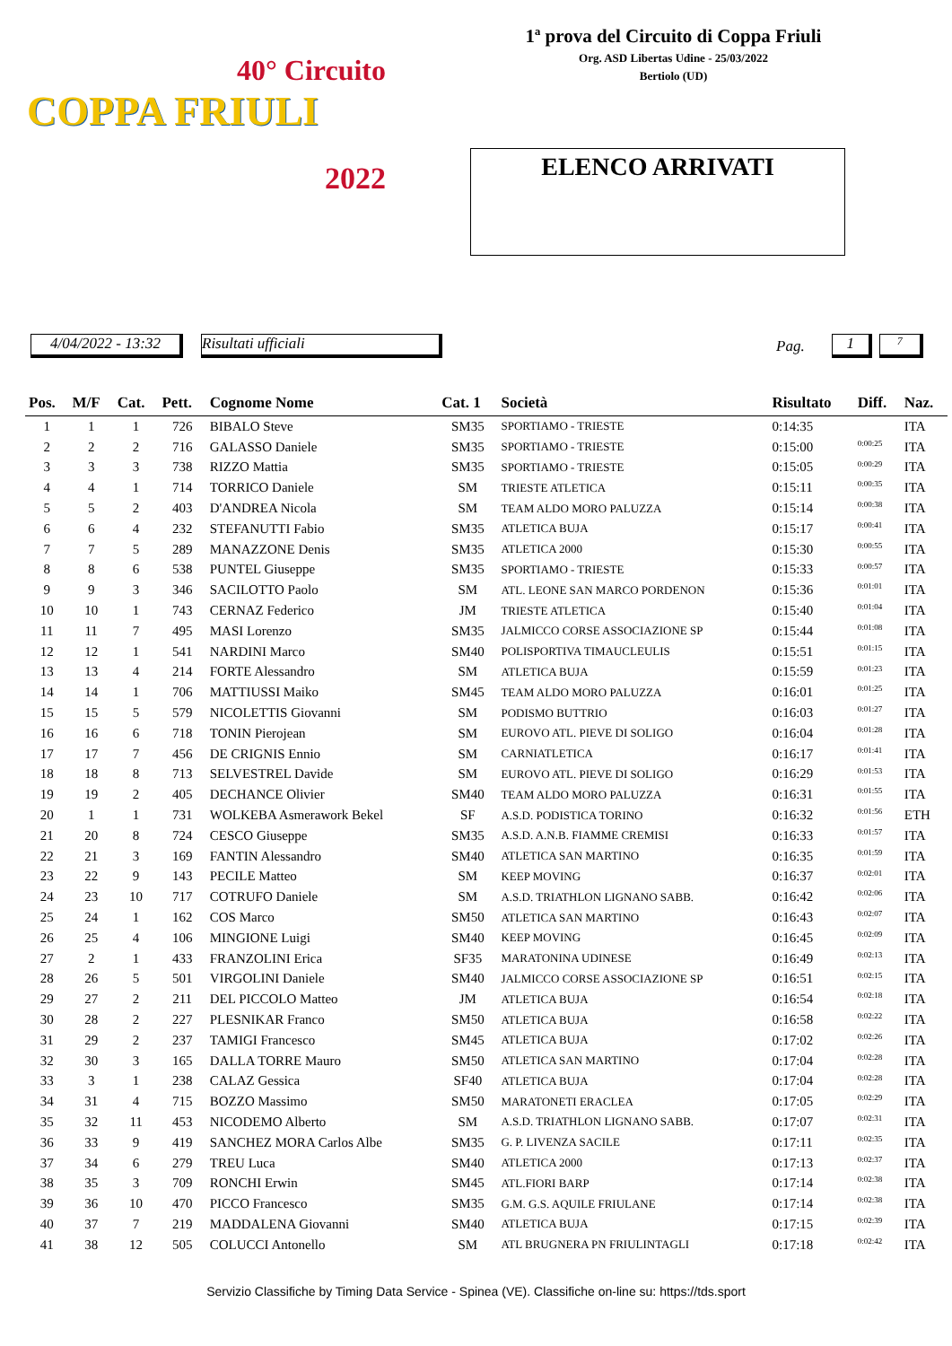40° Circuito
COPPA FRIULI
2022
1ª prova del Circuito di Coppa Friuli
Org. ASD Libertas Udine - 25/03/2022
Bertiolo (UD)
ELENCO ARRIVATI
4/04/2022 - 13:32 Risultati ufficiali Pag. 1 7
| Pos. | M/F | Cat. | Pett. | Cognome Nome | Cat. 1 | Società | Risultato | Diff. | Naz. |
| --- | --- | --- | --- | --- | --- | --- | --- | --- | --- |
| 1 | 1 | 1 | 726 | BIBALO Steve | SM35 | SPORTIAMO - TRIESTE | 0:14:35 | | ITA |
| 2 | 2 | 2 | 716 | GALASSO Daniele | SM35 | SPORTIAMO - TRIESTE | 0:15:00 | 0:00:25 | ITA |
| 3 | 3 | 3 | 738 | RIZZO Mattia | SM35 | SPORTIAMO - TRIESTE | 0:15:05 | 0:00:29 | ITA |
| 4 | 4 | 1 | 714 | TORRICO Daniele | SM | TRIESTE ATLETICA | 0:15:11 | 0:00:35 | ITA |
| 5 | 5 | 2 | 403 | D'ANDREA Nicola | SM | TEAM ALDO MORO PALUZZA | 0:15:14 | 0:00:38 | ITA |
| 6 | 6 | 4 | 232 | STEFANUTTI Fabio | SM35 | ATLETICA BUJA | 0:15:17 | 0:00:41 | ITA |
| 7 | 7 | 5 | 289 | MANAZZONE Denis | SM35 | ATLETICA 2000 | 0:15:30 | 0:00:55 | ITA |
| 8 | 8 | 6 | 538 | PUNTEL Giuseppe | SM35 | SPORTIAMO - TRIESTE | 0:15:33 | 0:00:57 | ITA |
| 9 | 9 | 3 | 346 | SACILOTTO Paolo | SM | ATL. LEONE SAN MARCO PORDENON | 0:15:36 | 0:01:01 | ITA |
| 10 | 10 | 1 | 743 | CERNAZ Federico | JM | TRIESTE ATLETICA | 0:15:40 | 0:01:04 | ITA |
| 11 | 11 | 7 | 495 | MASI Lorenzo | SM35 | JALMICCO CORSE ASSOCIAZIONE SP | 0:15:44 | 0:01:08 | ITA |
| 12 | 12 | 1 | 541 | NARDINI Marco | SM40 | POLISPORTIVA TIMAUCLEULIS | 0:15:51 | 0:01:15 | ITA |
| 13 | 13 | 4 | 214 | FORTE Alessandro | SM | ATLETICA BUJA | 0:15:59 | 0:01:23 | ITA |
| 14 | 14 | 1 | 706 | MATTIUSSI Maiko | SM45 | TEAM ALDO MORO PALUZZA | 0:16:01 | 0:01:25 | ITA |
| 15 | 15 | 5 | 579 | NICOLETTIS Giovanni | SM | PODISMO BUTTRIO | 0:16:03 | 0:01:27 | ITA |
| 16 | 16 | 6 | 718 | TONIN Pierojean | SM | EUROVO ATL. PIEVE DI SOLIGO | 0:16:04 | 0:01:28 | ITA |
| 17 | 17 | 7 | 456 | DE CRIGNIS Ennio | SM | CARNIATLETICA | 0:16:17 | 0:01:41 | ITA |
| 18 | 18 | 8 | 713 | SELVESTREL Davide | SM | EUROVO ATL. PIEVE DI SOLIGO | 0:16:29 | 0:01:53 | ITA |
| 19 | 19 | 2 | 405 | DECHANCE Olivier | SM40 | TEAM ALDO MORO PALUZZA | 0:16:31 | 0:01:55 | ITA |
| 20 | 1 | 1 | 731 | WOLKEBA Asmerawork Bekel | SF | A.S.D. PODISTICA TORINO | 0:16:32 | 0:01:56 | ETH |
| 21 | 20 | 8 | 724 | CESCO Giuseppe | SM35 | A.S.D. A.N.B. FIAMME CREMISI | 0:16:33 | 0:01:57 | ITA |
| 22 | 21 | 3 | 169 | FANTIN Alessandro | SM40 | ATLETICA SAN MARTINO | 0:16:35 | 0:01:59 | ITA |
| 23 | 22 | 9 | 143 | PECILE Matteo | SM | KEEP MOVING | 0:16:37 | 0:02:01 | ITA |
| 24 | 23 | 10 | 717 | COTRUFO Daniele | SM | A.S.D. TRIATHLON LIGNANO SABB. | 0:16:42 | 0:02:06 | ITA |
| 25 | 24 | 1 | 162 | COS Marco | SM50 | ATLETICA SAN MARTINO | 0:16:43 | 0:02:07 | ITA |
| 26 | 25 | 4 | 106 | MINGIONE Luigi | SM40 | KEEP MOVING | 0:16:45 | 0:02:09 | ITA |
| 27 | 2 | 1 | 433 | FRANZOLINI Erica | SF35 | MARATONINA UDINESE | 0:16:49 | 0:02:13 | ITA |
| 28 | 26 | 5 | 501 | VIRGOLINI Daniele | SM40 | JALMICCO CORSE ASSOCIAZIONE SP | 0:16:51 | 0:02:15 | ITA |
| 29 | 27 | 2 | 211 | DEL PICCOLO Matteo | JM | ATLETICA BUJA | 0:16:54 | 0:02:18 | ITA |
| 30 | 28 | 2 | 227 | PLESNIKAR Franco | SM50 | ATLETICA BUJA | 0:16:58 | 0:02:22 | ITA |
| 31 | 29 | 2 | 237 | TAMIGI Francesco | SM45 | ATLETICA BUJA | 0:17:02 | 0:02:26 | ITA |
| 32 | 30 | 3 | 165 | DALLA TORRE Mauro | SM50 | ATLETICA SAN MARTINO | 0:17:04 | 0:02:28 | ITA |
| 33 | 3 | 1 | 238 | CALAZ Gessica | SF40 | ATLETICA BUJA | 0:17:04 | 0:02:28 | ITA |
| 34 | 31 | 4 | 715 | BOZZO Massimo | SM50 | MARATONETI ERACLEA | 0:17:05 | 0:02:29 | ITA |
| 35 | 32 | 11 | 453 | NICODEMO Alberto | SM | A.S.D. TRIATHLON LIGNANO SABB. | 0:17:07 | 0:02:31 | ITA |
| 36 | 33 | 9 | 419 | SANCHEZ MORA Carlos Albe | SM35 | G. P. LIVENZA SACILE | 0:17:11 | 0:02:35 | ITA |
| 37 | 34 | 6 | 279 | TREU Luca | SM40 | ATLETICA 2000 | 0:17:13 | 0:02:37 | ITA |
| 38 | 35 | 3 | 709 | RONCHI Erwin | SM45 | ATL.FIORI BARP | 0:17:14 | 0:02:38 | ITA |
| 39 | 36 | 10 | 470 | PICCO Francesco | SM35 | G.M. G.S. AQUILE FRIULANE | 0:17:14 | 0:02:38 | ITA |
| 40 | 37 | 7 | 219 | MADDALENA Giovanni | SM40 | ATLETICA BUJA | 0:17:15 | 0:02:39 | ITA |
| 41 | 38 | 12 | 505 | COLUCCI Antonello | SM | ATL BRUGNERA PN FRIULINTAGLI | 0:17:18 | 0:02:42 | ITA |
Servizio Classifiche by Timing Data Service - Spinea (VE). Classifiche on-line su: https://tds.sport